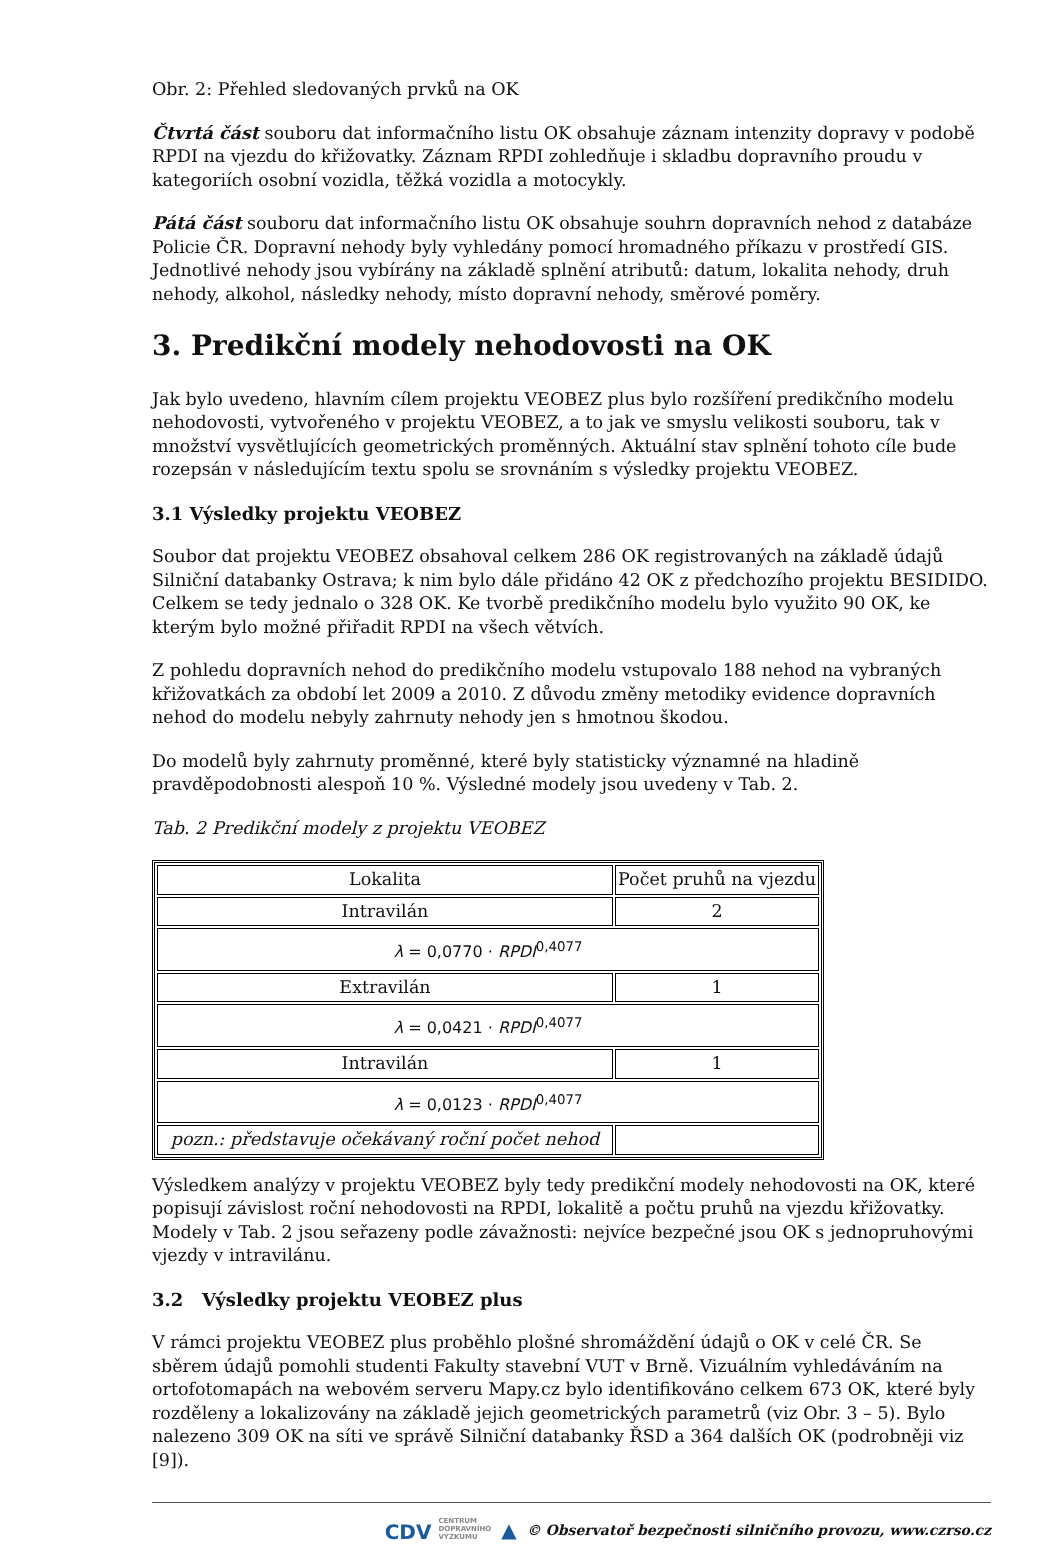Obr. 2: Přehled sledovaných prvků na OK
Čtvrtá část souboru dat informačního listu OK obsahuje záznam intenzity dopravy v podobě RPDI na vjezdu do křižovatky. Záznam RPDI zohledňuje i skladbu dopravního proudu v kategoriích osobní vozidla, těžká vozidla a motocykly.
Pátá část souboru dat informačního listu OK obsahuje souhrn dopravních nehod z databáze Policie ČR. Dopravní nehody byly vyhledány pomocí hromadného příkazu v prostředí GIS. Jednotlivé nehody jsou vybírány na základě splnění atributů: datum, lokalita nehody, druh nehody, alkohol, následky nehody, místo dopravní nehody, směrové poměry.
3. Predikční modely nehodovosti na OK
Jak bylo uvedeno, hlavním cílem projektu VEOBEZ plus bylo rozšíření predikčního modelu nehodovosti, vytvořeného v projektu VEOBEZ, a to jak ve smyslu velikosti souboru, tak v množství vysvětlujících geometrických proměnných. Aktuální stav splnění tohoto cíle bude rozepsán v následujícím textu spolu se srovnáním s výsledky projektu VEOBEZ.
3.1 Výsledky projektu VEOBEZ
Soubor dat projektu VEOBEZ obsahoval celkem 286 OK registrovaných na základě údajů Silniční databanky Ostrava; k nim bylo dále přidáno 42 OK z předchozího projektu BESIDIDO. Celkem se tedy jednalo o 328 OK. Ke tvorbě predikčního modelu bylo využito 90 OK, ke kterým bylo možné přiřadit RPDI na všech větvích.
Z pohledu dopravních nehod do predikčního modelu vstupovalo 188 nehod na vybraných křižovatkách za období let 2009 a 2010. Z důvodu změny metodiky evidence dopravních nehod do modelu nebyly zahrnuty nehody jen s hmotnou škodou.
Do modelů byly zahrnuty proměnné, které byly statisticky významné na hladině pravděpodobnosti alespoň 10 %. Výsledné modely jsou uvedeny v Tab. 2.
Tab. 2 Predikční modely z projektu VEOBEZ
| Lokalita | Počet pruhů na vjezdu |
| Intravilán | 2 |
| λ = 0,0770 · RPDI<sup>0,4077</sup> | |
| Extravilán | 1 |
| λ = 0,0421 · RPDI<sup>0,4077</sup> | |
| Intravilán | 1 |
| λ = 0,0123 · RPDI<sup>0,4077</sup> | |
| pozn.: představuje očekávaný roční počet nehod | |
Výsledkem analýzy v projektu VEOBEZ byly tedy predikční modely nehodovosti na OK, které popisují závislost roční nehodovosti na RPDI, lokalitě a počtu pruhů na vjezdu křižovatky. Modely v Tab. 2 jsou seřazeny podle závažnosti: nejvíce bezpečné jsou OK s jednopruhovými vjezdy v intravilánu.
3.2 Výsledky projektu VEOBEZ plus
V rámci projektu VEOBEZ plus proběhlo plošné shromáždění údajů o OK v celé ČR. Se sběrem údajů pomohli studenti Fakulty stavební VUT v Brně. Vizuálním vyhledáváním na ortofotomapách na webovém serveru Mapy.cz bylo identifikováno celkem 673 OK, které byly rozděleny a lokalizovány na základě jejich geometrických parametrů (viz Obr. 3 – 5). Bylo nalezeno 309 OK na síti ve správě Silniční databanky ŘSD a 364 dalších OK (podrobněji viz [9]).
CDV CENTRUM
DOPRAVNÍHO
VÝZKUMU ▲ © Observatoř bezpečnosti silničního provozu, www.czrso.cz